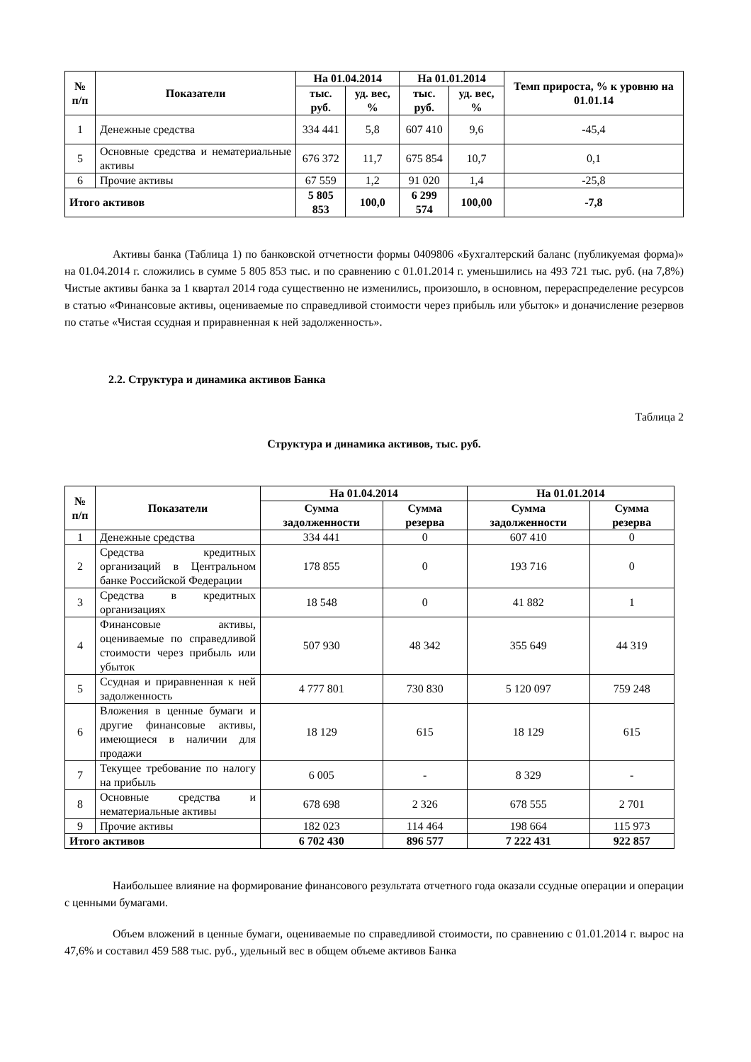| № п/п | Показатели | На 01.04.2014 | | На 01.01.2014 | | Темп прироста, % к уровню на 01.01.14 |
| --- | --- | --- | --- | --- | --- | --- |
| | | тыс. руб. | уд. вес, % | тыс. руб. | уд. вес, % | |
| 1 | Денежные средства | 334 441 | 5,8 | 607 410 | 9,6 | -45,4 |
| 5 | Основные средства и нематериальные активы | 676 372 | 11,7 | 675 854 | 10,7 | 0,1 |
| 6 | Прочие активы | 67 559 | 1,2 | 91 020 | 1,4 | -25,8 |
| Итого активов | | 5 805 853 | 100,0 | 6 299 574 | 100,00 | -7,8 |
Активы банка (Таблица 1) по банковской отчетности формы 0409806 «Бухгалтерский баланс (публикуемая форма)» на 01.04.2014 г. сложились в сумме 5 805 853 тыс. и по сравнению с 01.01.2014 г. уменьшились на 493 721 тыс. руб. (на 7,8%) Чистые активы банка за 1 квартал 2014 года существенно не изменились, произошло, в основном, перераспределение ресурсов в статью «Финансовые активы, оцениваемые по справедливой стоимости через прибыль или убыток» и доначисление резервов по статье «Чистая ссудная и приравненная к ней задолженность».
2.2. Структура и динамика активов Банка
Таблица 2
Структура и динамика активов, тыс. руб.
| № п/п | Показатели | На 01.04.2014 | | На 01.01.2014 | |
| --- | --- | --- | --- | --- | --- |
| | | Сумма задолженности | Сумма резерва | Сумма задолженности | Сумма резерва |
| 1 | Денежные средства | 334 441 | 0 | 607 410 | 0 |
| 2 | Средства кредитных организаций в Центральном банке Российской Федерации | 178 855 | 0 | 193 716 | 0 |
| 3 | Средства в кредитных организациях | 18 548 | 0 | 41 882 | 1 |
| 4 | Финансовые активы, оцениваемые по справедливой стоимости через прибыль или убыток | 507 930 | 48 342 | 355 649 | 44 319 |
| 5 | Ссудная и приравненная к ней задолженность | 4 777 801 | 730 830 | 5 120 097 | 759 248 |
| 6 | Вложения в ценные бумаги и другие финансовые активы, имеющиеся в наличии для продажи | 18 129 | 615 | 18 129 | 615 |
| 7 | Текущее требование по налогу на прибыль | 6 005 | - | 8 329 | - |
| 8 | Основные средства и нематериальные активы | 678 698 | 2 326 | 678 555 | 2 701 |
| 9 | Прочие активы | 182 023 | 114 464 | 198 664 | 115 973 |
| Итого активов | | 6 702 430 | 896 577 | 7 222 431 | 922 857 |
Наибольшее влияние на формирование финансового результата отчетного года оказали ссудные операции и операции с ценными бумагами.
Объем вложений в ценные бумаги, оцениваемые по справедливой стоимости, по сравнению с 01.01.2014 г. вырос на 47,6% и составил 459 588 тыс. руб., удельный вес в общем объеме активов Банка